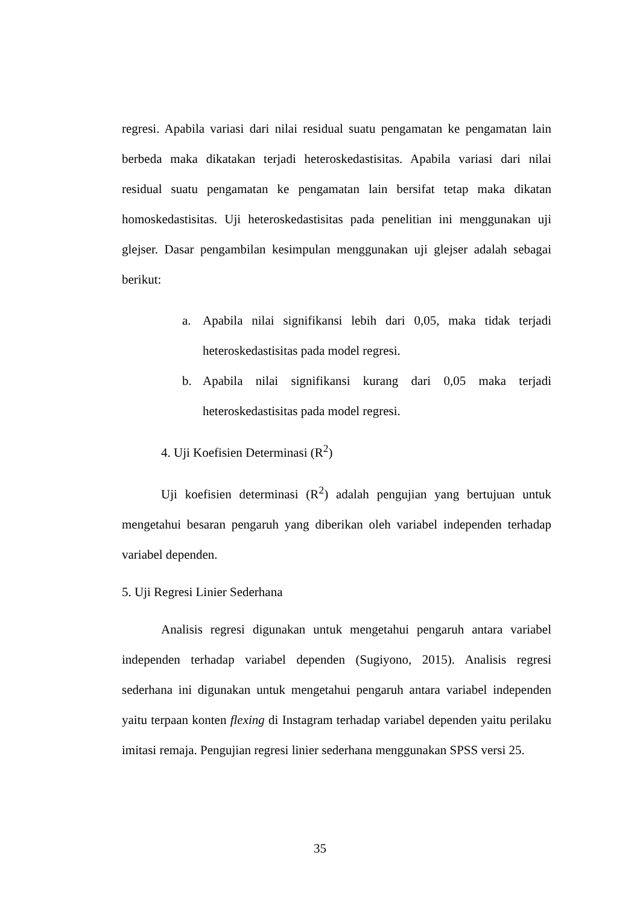regresi. Apabila variasi dari nilai residual suatu pengamatan ke pengamatan lain berbeda maka dikatakan terjadi heteroskedastisitas. Apabila variasi dari nilai residual suatu pengamatan ke pengamatan lain bersifat tetap maka dikatan homoskedastisitas. Uji heteroskedastisitas pada penelitian ini menggunakan uji glejser. Dasar pengambilan kesimpulan menggunakan uji glejser adalah sebagai berikut:
a. Apabila nilai signifikansi lebih dari 0,05, maka tidak terjadi heteroskedastisitas pada model regresi.
b. Apabila nilai signifikansi kurang dari 0,05 maka terjadi heteroskedastisitas pada model regresi.
4. Uji Koefisien Determinasi (R<sup>2</sup>)
Uji koefisien determinasi (R<sup>2</sup>) adalah pengujian yang bertujuan untuk mengetahui besaran pengaruh yang diberikan oleh variabel independen terhadap variabel dependen.
5. Uji Regresi Linier Sederhana
Analisis regresi digunakan untuk mengetahui pengaruh antara variabel independen terhadap variabel dependen (Sugiyono, 2015). Analisis regresi sederhana ini digunakan untuk mengetahui pengaruh antara variabel independen yaitu terpaan konten flexing di Instagram terhadap variabel dependen yaitu perilaku imitasi remaja. Pengujian regresi linier sederhana menggunakan SPSS versi 25.
35